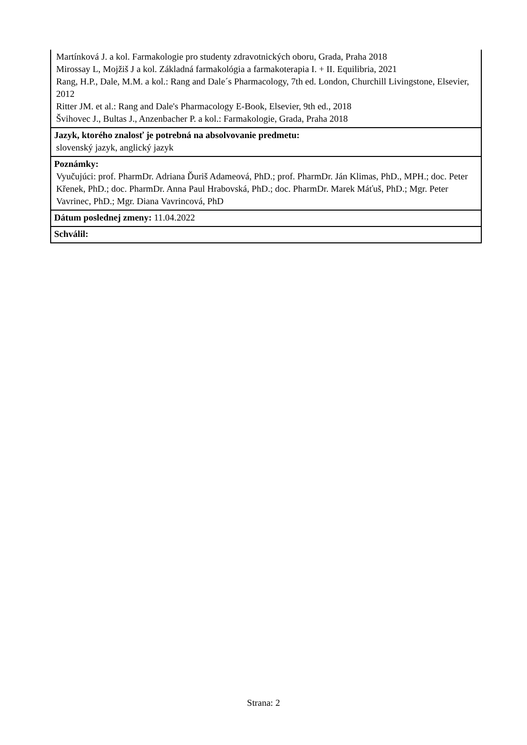Martínková J. a kol. Farmakologie pro studenty zdravotnických oboru, Grada, Praha 2018
Mirossay L, Mojžiš J a kol. Základná farmakológia a farmakoterapia I. + II. Equilibria, 2021
Rang, H.P., Dale, M.M. a kol.: Rang and Dale´s Pharmacology, 7th ed. London, Churchill Livingstone, Elsevier, 2012
Ritter JM. et al.: Rang and Dale's Pharmacology E-Book, Elsevier, 9th ed., 2018
Švihovec J., Bultas J., Anzenbacher P. a kol.: Farmakologie, Grada, Praha 2018
Jazyk, ktorého znalosť je potrebná na absolvovanie predmetu:
slovenský jazyk, anglický jazyk
Poznámky:
Vyučujúci: prof. PharmDr. Adriana Ďuriš Adameová, PhD.; prof. PharmDr. Ján Klimas, PhD., MPH.; doc. Peter Křenek, PhD.; doc. PharmDr. Anna Paul Hrabovská, PhD.; doc. PharmDr. Marek Máťuš, PhD.; Mgr. Peter Vavrinec, PhD.; Mgr. Diana Vavrincová, PhD
Dátum poslednej zmeny: 11.04.2022
Schválil:
Strana: 2